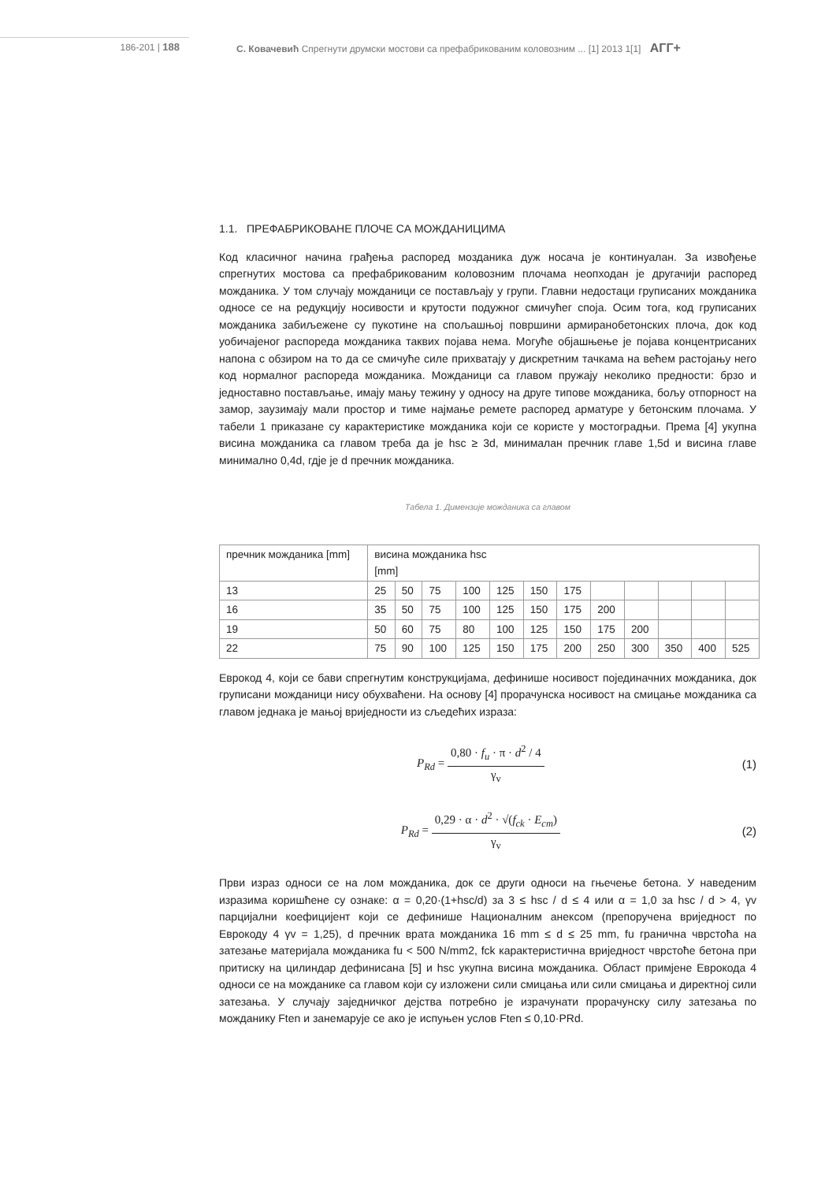186-201 | 188 С. Ковачевић Спрегнути друмски мостови са префабрикованим коловозним ... [1] 2013 1[1] АГГ+
1.1. ПРЕФАБРИКОВАНЕ ПЛОЧЕ СА МОЖДАНИЦИМА
Код класичног начина грађења распоред мозданика дуж носача је континуалан. За извођење спрегнутих мостова са префабрикованим коловозним плочама неопходан је другачији распоред можданика. У том случају можданици се постављају у групи. Главни недостаци груписаних можданика односе се на редукцију носивости и крутости подужног смичућег споја. Осим тога, код груписаних можданика забиљежене су пукотине на спољашњој површини армиранобетонских плоча, док код уобичајеног распореда можданика таквих појава нема. Могуће објашњење је појава концентрисаних напона с обзиром на то да се смичуће силе прихватају у дискретним тачкама на већем растојању него код нормалног распореда можданика. Можданици са главом пружају неколико предности: брзо и једноставно постављање, имају мању тежину у односу на друге типове можданика, бољу отпорност на замор, заузимају мали простор и тиме најмање ремете распоред арматуре у бетонским плочама. У табели 1 приказане су карактеристике можданика који се користе у мостоградњи. Према [4] укупна висина можданика са главом треба да је hsc ≥ 3d, минималан пречник главе 1,5d и висина главе минимално 0,4d, гдје је d пречник можданика.
Табела 1. Димензије можданика са главом
| пречник можданика [mm] | висина можданика hsc [mm] | | | | | | | | | | | |
| 13 | 25 | 50 | 75 | 100 | 125 | 150 | 175 | | | | | |
| 16 | 35 | 50 | 75 | 100 | 125 | 150 | 175 | 200 | | | | |
| 19 | 50 | 60 | 75 | 80 | 100 | 125 | 150 | 175 | 200 | | | |
| 22 | 75 | 90 | 100 | 125 | 150 | 175 | 200 | 250 | 300 | 350 | 400 | 525 |
Еврокод 4, који се бави спрегнутим конструкцијама, дефинише носивост појединачних можданика, док груписани можданици нису обухваћени. На основу [4] прорачунска носивост на смицање можданика са главом једнака је мањој вриједности из сљедећих израза:
P<sub>Rd</sub> = 0,80 · f<sub>u</sub> · π · d<sup>2</sup> / 4 γ<sub>v</sub>
(1)
P<sub>Rd</sub> = 0,29 · α · d<sup>2</sup> · √(f<sub>ck</sub> · E<sub>cm</sub>) γ<sub>v</sub>
(2)
Први израз односи се на лом можданика, док се други односи на гњечење бетона. У наведеним изразима коришћене су ознаке: α = 0,20·(1+hsc/d) за 3 ≤ hsc / d ≤ 4 или α = 1,0 за hsc / d > 4, γv парцијални коефицијент који се дефинише Националним анексом (препоручена вриједност по Еврокоду 4 γv = 1,25), d пречник врата можданика 16 mm ≤ d ≤ 25 mm, fu гранична чврстоћа на затезање материјала можданика fu < 500 N/mm2, fck карактеристична вриједност чврстоће бетона при притиску на цилиндар дефинисана [5] и hsc укупна висина можданика. Област примјене Еврокода 4 односи се на можданике са главом који су изложени сили смицања или сили смицања и директној сили затезања. У случају заједничког дејства потребно је израчунати прорачунску силу затезања по можданику Ften и занемарује се ако је испуњен услов Ften ≤ 0,10·PRd.